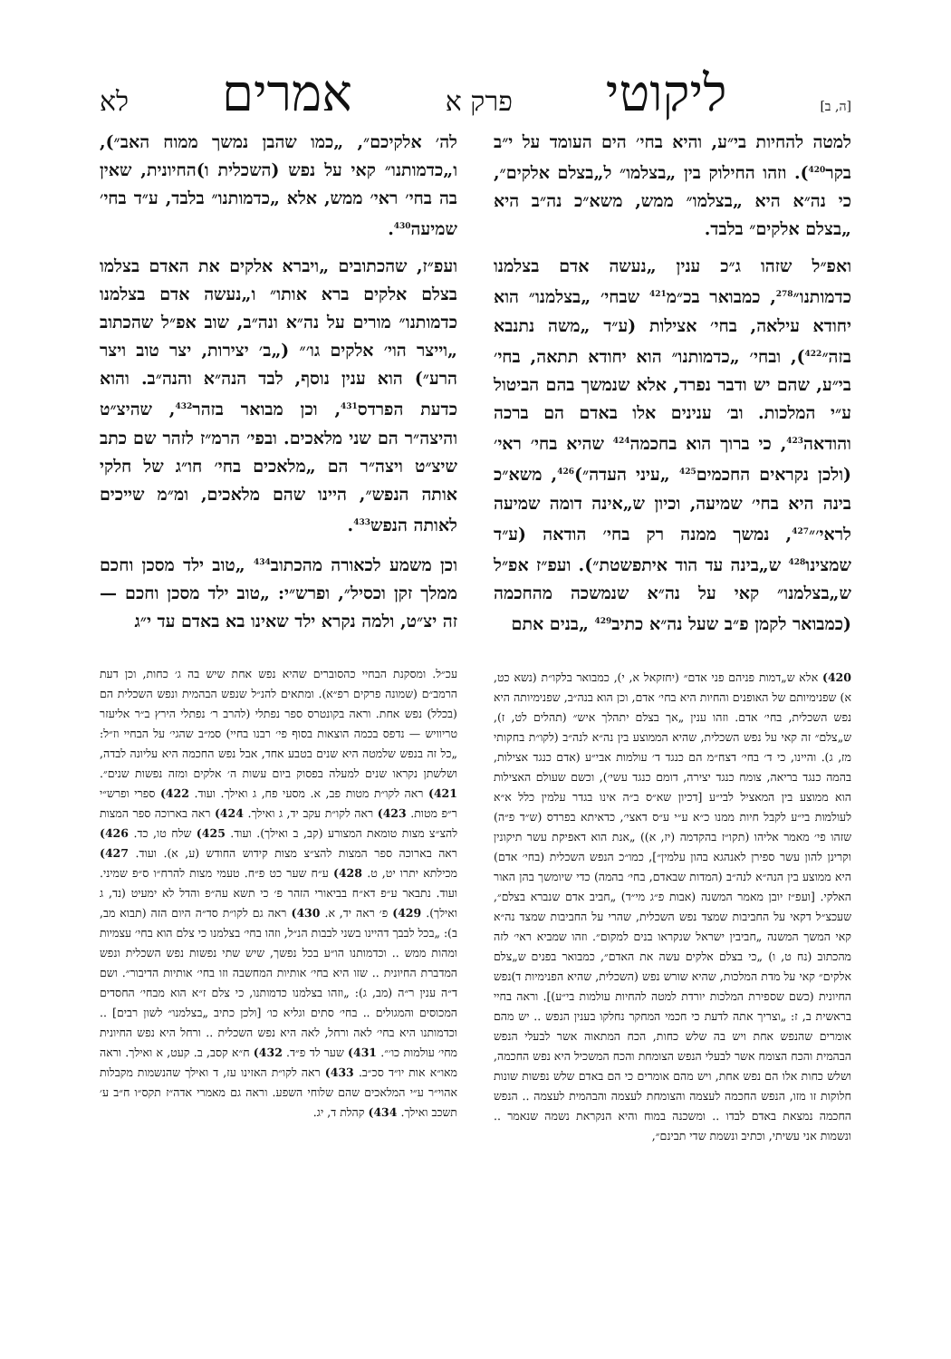[ה, ב] ליקוטי פרק א אמרים לא
למטה להחיות בי״ע, והיא בחי׳ הים העומד על י״ב בקר<sup>420</sup>). וזהו החילוק בין „בצלמו״ ל„בצלם אלקים״, כי נה״א היא „בצלמו״ ממש, משא״כ נה״ב היא „בצלם אלקים״ בלבד.
ואפ״ל שזהו ג״כ ענין „נעשה אדם בצלמנו כדמותנו״<sup>278</sup>, כמבואר בכ״מ<sup>421</sup> שבחי׳ „בצלמנו״ הוא יחודא עילאה, בחי׳ אצילות (ע״ד „משה נתנבא בזה״<sup>422</sup>), ובחי׳ „כדמותנו״ הוא יחודא תתאה, בחי׳ בי״ע, שהם יש ודבר נפרד, אלא שנמשך בהם הביטול ע״י המלכות. וב׳ ענינים אלו באדם הם ברכה והודאה<sup>423</sup>, כי ברוך הוא בחכמה<sup>424</sup> שהיא בחי׳ ראי׳ (ולכן נקראים החכמים<sup>425</sup> „עיני העדה״)<sup>426</sup>, משא״כ בינה היא בחי׳ שמיעה, וכיון ש„אינה דומה שמיעה לראי׳״<sup>427</sup>, נמשך ממנה רק בחי׳ הודאה (ע״ד שמצינו<sup>428</sup> ש„בינה עד הוד איתפשטת״). ועפ״ז אפ״ל ש„בצלמנו״ קאי על נה״א שנמשכה מהחכמה (כמבואר לקמן פ״ב שעל נה״א כתיב<sup>429</sup> „בנים אתם
420) אלא ש„דמות פניהם פני אדם״ (יחזקאל א, י), כמבואר בלקו״ת (נשא כט, א) שפנימיותם של האופנים והחיות היא בחי׳ אדם, וכן הוא בנה״ב, שפנימיותה היא נפש השכלית, בחי׳ אדם. וזהו ענין „אך בצלם יתהלך איש״ (תהלים לט, ז), ש„צלם״ זה קאי על נפש השכלית, שהיא הממוצע בין נה״א לנה״ב (לקו״ת בחקותי מז, ג). והיינו, כי ד׳ בחי׳ דצח״מ הם כנגד ד׳ עולמות אבי״ע (אדם כנגד אצילות, בהמה כנגד בריאה, צומח כנגד יצירה, דומם כנגד עשי׳), וכשם שעולם האצילות הוא ממוצע בין המאציל לבי״ע [דכיון שא״ס ב״ה אינו בגדר עלמין כלל א״א לעולמות בי״ע לקבל חיות ממנו כ״א ע״י ע״ס דאצי׳, כדאיתא בפרדס (ש״ד פ״ה) שזהו פי׳ מאמר אליהו (תקו״ז בהקדמה (יז, א)) „אנת הוא דאפיקת עשר תיקונין וקרינן להון עשר ספירן לאנהגא בהון עלמין״], כמו״כ הנפש השכלית (בחי׳ אדם) היא ממוצע בין הנה״א לנה״ב (המדות שבאדם, בחי׳ בהמה) כדי שיומשך בהן האור האלקי. [ועפ״ז יובן מאמר המשנה (אבות פ״ג מי״ד) „חביב אדם שנברא בצלם״, שעכצ״ל דקאי על החביבות שמצד נפש השכלית, שהרי על החביבות שמצד נה״א קאי המשך המשנה „חביבין ישראל שנקראו בנים למקום״. וזהו שמביא ראי׳ לזה מהכתוב (נח ט, ו) „כי בצלם אלקים עשה את האדם״, כמבואר בפנים ש„צלם אלקים״ קאי על מדת המלכות, שהיא שורש נפש (השכלית, שהיא הפנימיות ד)נפש החיונית (כשם שספירת המלכות יורדת למטה להחיות עולמות בי״ע)]. וראה בחיי בראשית ב, ז: „וצריך אתה לדעת כי חכמי המחקר נחלקו בענין הנפש .. יש מהם אומרים שהנפש אחת ויש בה שלש כחות, הכח המתאוה אשר לבעלי הנפש הבהמית והכח הצומח אשר לבעלי הנפש הצומחת והכח המשכיל היא נפש החכמה, ושלש כחות אלו הם נפש אחת, ויש מהם אומרים כי הם באדם שלש נפשות שונות חלוקות זו מזו, הנפש החכמה לעצמה והצומחת לעצמה והבהמית לעצמה .. הנפש החכמה נמצאת באדם לבדו .. ומשכנה במוח והיא הנקראת נשמה שנאמר .. ונשמות אני עשיתי, וכתיב ונשמת שדי תבינם״,
לה׳ אלקיכם״, „כמו שהבן נמשך ממוח האב״), ו„כדמותנו״ קאי על נפש (השכלית ו)החיונית, שאין בה בחי׳ ראי׳ ממש, אלא „כדמותנו״ בלבד, ע״ד בחי׳ שמיעה<sup>430</sup>.
ועפ״ז, שהכתובים „ויברא אלקים את האדם בצלמו בצלם אלקים ברא אותו״ ו„נעשה אדם בצלמנו כדמותנו״ מורים על נה״א ונה״ב, שוב אפ״ל שהכתוב „וייצר הוי׳ אלקים גו׳״ („ב׳ יצירות, יצר טוב ויצר הרע״) הוא ענין נוסף, לבד הנה״א והנה״ב. והוא כדעת הפרדס<sup>431</sup>, וכן מבואר בזהר<sup>432</sup>, שהיצ״ט והיצה״ר הם שני מלאכים. ובפי׳ הרמ״ז לזהר שם כתב שיצ״ט ויצה״ר הם „מלאכים בחי׳ חו״ג של חלקי אותה הנפש״, היינו שהם מלאכים, ומ״מ שייכים לאותה הנפש<sup>433</sup>.
וכן משמע לכאורה מהכתוב<sup>434</sup> „טוב ילד מסכן וחכם ממלך זקן וכסיל״, ופרש״י: „טוב ילד מסכן וחכם — זה יצ״ט, ולמה נקרא ילד שאינו בא באדם עד י״ג
עכ״ל. ומסקנת הבחיי כהסוברים שהיא נפש אחת שיש בה ג׳ כחות, וכן דעת הרמב״ם (שמונה פרקים רפ״א). ומתאים להנ״ל שנפש הבהמית ונפש השכלית הם (בכלל) נפש אחת. וראה בקונטרס ספר נפתלי (להרב ר׳ נפתלי הירץ ב״ר אליעזר טריוויש — נדפס בכמה הוצאות בסוף פי׳ רבנו בחיי) סמ״ב שהגי׳ על הבחיי וז״ל: „כל זה בנפש שלמטה היא שנים בטבע אחד, אבל נפש החכמה היא עליונה לבדה, ושלשתן נקראו שנים למעלה בפסוק ביום עשות ה׳ אלקים ומזה נפשות שנים״. 421) ראה לקו״ת מטות פב, א. מסעי פח, ג ואילך. ועוד. 422) ספרי ופרש״י ר״פ מטות. 423) ראה לקו״ת עקב יד, ג ואילך. 424) ראה בארוכה ספר המצות להצ״צ מצות טומאת המצורע (קב, ב ואילך). ועוד. 425) שלח טו, כד. 426) ראה בארוכה ספר המצות להצ״צ מצות קידוש החודש (ע, א). ועוד. 427) מכילתא יתרו יט, ט. 428) ע״ח שער כט פ״ח. טעמי מצות להרח״ו ס״פ שמיני. ועוד. נתבאר ע״פ דא״ח בביאורי הזהר פ׳ כי תשא עה״פ והדל לא ימעיט (נד, ג ואילך). 429) פ׳ ראה יד, א. 430) ראה גם לקו״ת סד״ה היום הזה (תבוא מב, ב): „בכל לבבך דהיינו בשני לבבות הנ״ל, וזהו בחי׳ בצלמנו כי צלם הוא בחי׳ עצמיות ומהות ממש .. וכדמותנו הו״ע בכל נפשך, שיש שתי נפשות נפש השכלית ונפש המדברת החיונית .. שזו היא בחי׳ אותיות המחשבה וזו בחי׳ אותיות הדיבור״. ושם ד״ה ענין ר״ה (מב, ג): „וזהו בצלמנו כדמותנו, כי צלם ז״א הוא מבחי׳ החסדים המכוסים והמגולים .. בחי׳ סתים וגליא כו׳ [ולכן כתיב „בצלמנו״ לשון רבים] .. וכדמותנו היא בחי׳ לאה ורחל, לאה היא נפש השכלית .. ורחל היא נפש החיונית מחי׳ עולמות כו׳״. 431) שער לד פ״ד. 432) ח״א קסב, ב. קעט, א ואילך. וראה מאו״א אות יו״ד סכ״ב. 433) ראה לקו״ת האזינו עז, ד ואילך שהנשמות מקבלות אהוי״ר ע״י המלאכים שהם שלוחי השפע. וראה גם מאמרי אדה״ז תקס״ו ח״ב ע׳ תשכב ואילך. 434) קהלת ד, יג.